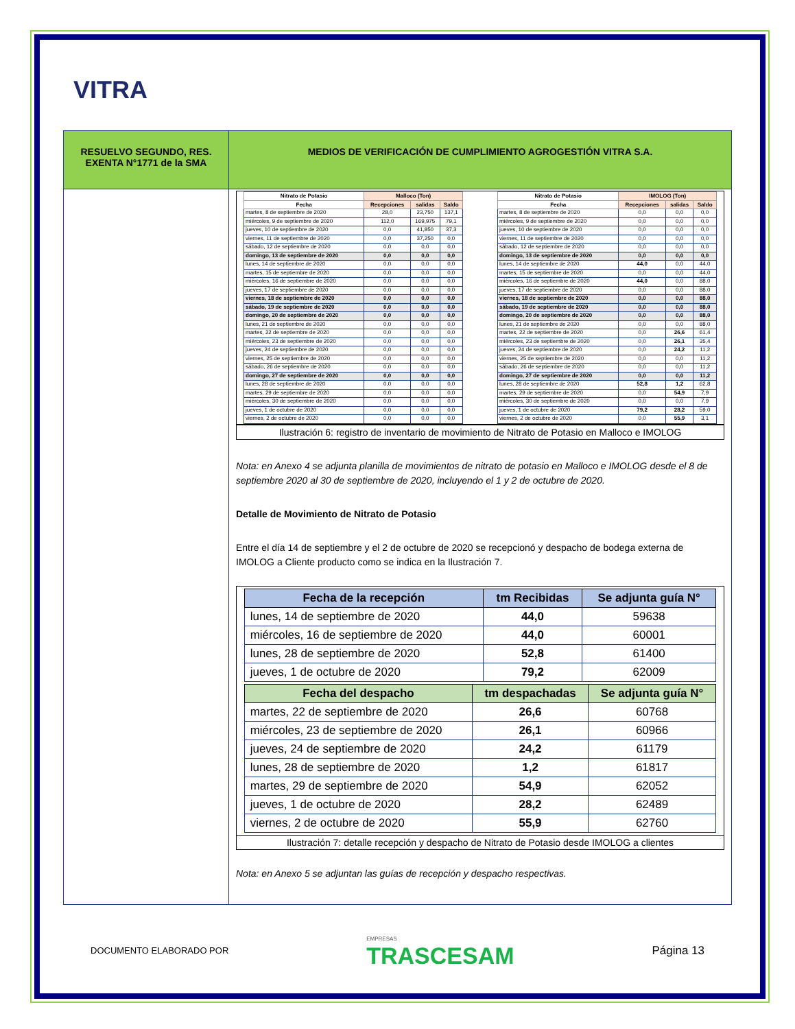VITRA
| RESUELVO SEGUNDO, RES. EXENTA N°1771 de la SMA | MEDIOS DE VERIFICACIÓN DE CUMPLIMIENTO AGROGESTIÓN VITRA S.A. |
| | / Nitrato de Potasio / Malloco (Ton) / / / / --- / --- / --- / --- / / Fecha / Recepciones / salidas / Saldo / / martes, 8 de septiembre de 2020 / 28,0 / 23,750 / 137,1 / / miércoles, 9 de septiembre de 2020 / 112,0 / 169,975 / 79,1 / / jueves, 10 de septiembre de 2020 / 0,0 / 41,850 / 37,3 / / viernes, 11 de septiembre de 2020 / 0,0 / 37,250 / 0,0 / / sábado, 12 de septiembre de 2020 / 0,0 / 0,0 / 0,0 / / domingo, 13 de septiembre de 2020 / 0,0 / 0,0 / 0,0 / / lunes, 14 de septiembre de 2020 / 0,0 / 0,0 / 0,0 / / martes, 15 de septiembre de 2020 / 0,0 / 0,0 / 0,0 / / miércoles, 16 de septiembre de 2020 / 0,0 / 0,0 / 0,0 / / jueves, 17 de septiembre de 2020 / 0,0 / 0,0 / 0,0 / / viernes, 18 de septiembre de 2020 / 0,0 / 0,0 / 0,0 / / sábado, 19 de septiembre de 2020 / 0,0 / 0,0 / 0,0 / / domingo, 20 de septiembre de 2020 / 0,0 / 0,0 / 0,0 / / lunes, 21 de septiembre de 2020 / 0,0 / 0,0 / 0,0 / / martes, 22 de septiembre de 2020 / 0,0 / 0,0 / 0,0 / / miércoles, 23 de septiembre de 2020 / 0,0 / 0,0 / 0,0 / / jueves, 24 de septiembre de 2020 / 0,0 / 0,0 / 0,0 / / viernes, 25 de septiembre de 2020 / 0,0 / 0,0 / 0,0 / / sábado, 26 de septiembre de 2020 / 0,0 / 0,0 / 0,0 / / domingo, 27 de septiembre de 2020 / 0,0 / 0,0 / 0,0 / / lunes, 28 de septiembre de 2020 / 0,0 / 0,0 / 0,0 / / martes, 29 de septiembre de 2020 / 0,0 / 0,0 / 0,0 / / miércoles, 30 de septiembre de 2020 / 0,0 / 0,0 / 0,0 / / jueves, 1 de octubre de 2020 / 0,0 / 0,0 / 0,0 / / viernes, 2 de octubre de 2020 / 0,0 / 0,0 / 0,0 / / Nitrato de Potasio / IMOLOG (Ton) / / / / --- / --- / --- / --- / / Fecha / Recepciones / salidas / Saldo / / martes, 8 de septiembre de 2020 / 0,0 / 0,0 / 0,0 / / miércoles, 9 de septiembre de 2020 / 0,0 / 0,0 / 0,0 / / jueves, 10 de septiembre de 2020 / 0,0 / 0,0 / 0,0 / / viernes, 11 de septiembre de 2020 / 0,0 / 0,0 / 0,0 / / sábado, 12 de septiembre de 2020 / 0,0 / 0,0 / 0,0 / / domingo, 13 de septiembre de 2020 / 0,0 / 0,0 / 0,0 / / lunes, 14 de septiembre de 2020 / 44,0 / 0,0 / 44,0 / / martes, 15 de septiembre de 2020 / 0,0 / 0,0 / 44,0 / / miércoles, 16 de septiembre de 2020 / 44,0 / 0,0 / 88,0 / / jueves, 17 de septiembre de 2020 / 0,0 / 0,0 / 88,0 / / viernes, 18 de septiembre de 2020 / 0,0 / 0,0 / 88,0 / / sábado, 19 de septiembre de 2020 / 0,0 / 0,0 / 88,0 / / domingo, 20 de septiembre de 2020 / 0,0 / 0,0 / 88,0 / / lunes, 21 de septiembre de 2020 / 0,0 / 0,0 / 88,0 / / martes, 22 de septiembre de 2020 / 0,0 / 26,6 / 61,4 / / miércoles, 23 de septiembre de 2020 / 0,0 / 26,1 / 35,4 / / jueves, 24 de septiembre de 2020 / 0,0 / 24,2 / 11,2 / / viernes, 25 de septiembre de 2020 / 0,0 / 0,0 / 11,2 / / sábado, 26 de septiembre de 2020 / 0,0 / 0,0 / 11,2 / / domingo, 27 de septiembre de 2020 / 0,0 / 0,0 / 11,2 / / lunes, 28 de septiembre de 2020 / 52,8 / 1,2 / 62,8 / / martes, 29 de septiembre de 2020 / 0,0 / 54,9 / 7,9 / / miércoles, 30 de septiembre de 2020 / 0,0 / 0,0 / 7,9 / / jueves, 1 de octubre de 2020 / 79,2 / 28,2 / 59,0 / / viernes, 2 de octubre de 2020 / 0,0 / 55,9 / 3,1 / Ilustración 6: registro de inventario de movimiento de Nitrato de Potasio en Malloco e IMOLOG Nota: en Anexo 4 se adjunta planilla de movimientos de nitrato de potasio en Malloco e IMOLOG desde el 8 de septiembre 2020 al 30 de septiembre de 2020, incluyendo el 1 y 2 de octubre de 2020. Detalle de Movimiento de Nitrato de Potasio Entre el día 14 de septiembre y el 2 de octubre de 2020 se recepcionó y despacho de bodega externa de IMOLOG a Cliente producto como se indica en la Ilustración 7. / Fecha de la recepción / tm Recibidas / Se adjunta guía N° / / --- / --- / --- / / lunes, 14 de septiembre de 2020 / 44,0 / 59638 / / miércoles, 16 de septiembre de 2020 / 44,0 / 60001 / / lunes, 28 de septiembre de 2020 / 52,8 / 61400 / / jueves, 1 de octubre de 2020 / 79,2 / 62009 / / Fecha del despacho / tm despachadas / Se adjunta guía N° / / --- / --- / --- / / martes, 22 de septiembre de 2020 / 26,6 / 60768 / / miércoles, 23 de septiembre de 2020 / 26,1 / 60966 / / jueves, 24 de septiembre de 2020 / 24,2 / 61179 / / lunes, 28 de septiembre de 2020 / 1,2 / 61817 / / martes, 29 de septiembre de 2020 / 54,9 / 62052 / / jueves, 1 de octubre de 2020 / 28,2 / 62489 / / viernes, 2 de octubre de 2020 / 55,9 / 62760 / Ilustración 7: detalle recepción y despacho de Nitrato de Potasio desde IMOLOG a clientes Nota: en Anexo 5 se adjuntan las guías de recepción y despacho respectivas. |
DOCUMENTO ELABORADO POR EMPRESAS
TRASCESAM Página 13